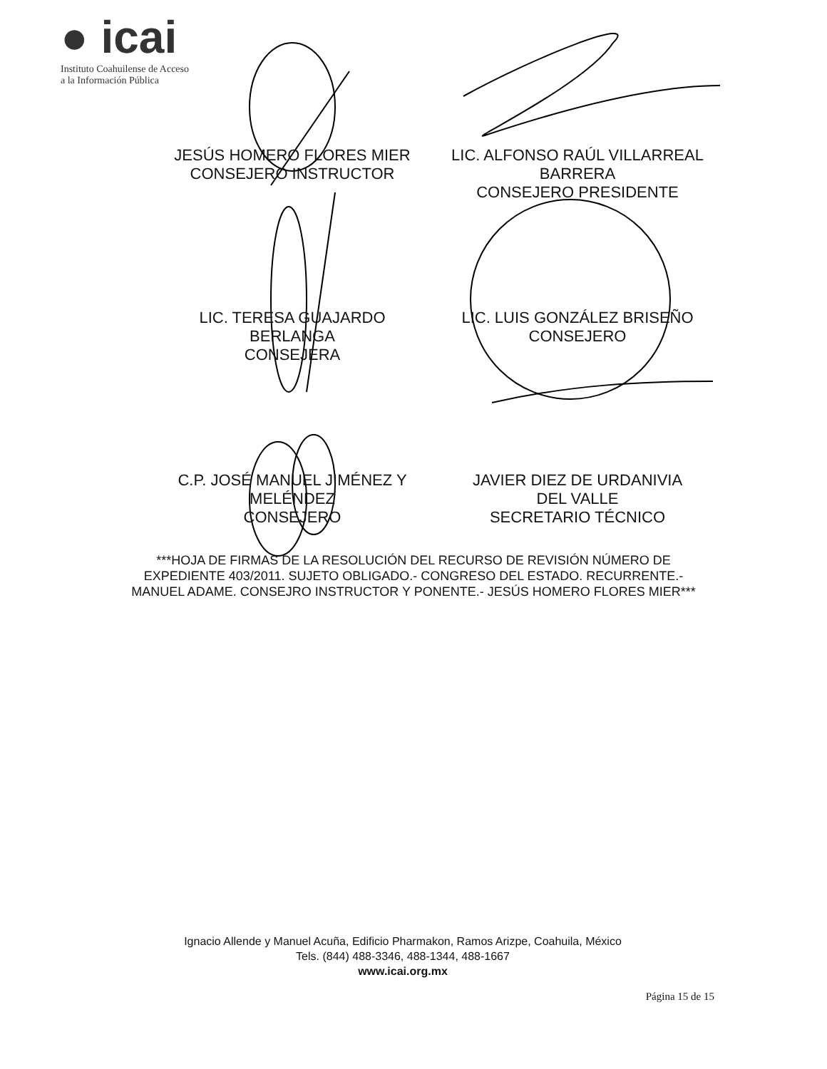● icai
Instituto Coahuilense de Acceso
a la Información Pública
JESÚS HOMERO FLORES MIER
CONSEJERO INSTRUCTOR
LIC. ALFONSO RAÚL VILLARREAL
BARRERA
CONSEJERO PRESIDENTE
LIC. TERESA GUAJARDO
BERLANGA
CONSEJERA
LIC. LUIS GONZÁLEZ BRISEÑO
CONSEJERO
C.P. JOSÉ MANUEL JIMÉNEZ Y
MELÉNDEZ
CONSEJERO
JAVIER DIEZ DE URDANIVIA
DEL VALLE
SECRETARIO TÉCNICO
***HOJA DE FIRMAS DE LA RESOLUCIÓN DEL RECURSO DE REVISIÓN NÚMERO DE EXPEDIENTE 403/2011. SUJETO OBLIGADO.- CONGRESO DEL ESTADO. RECURRENTE.- MANUEL ADAME. CONSEJRO INSTRUCTOR Y PONENTE.- JESÚS HOMERO FLORES MIER***
Ignacio Allende y Manuel Acuña, Edificio Pharmakon, Ramos Arizpe, Coahuila, México
Tels. (844) 488-3346, 488-1344, 488-1667
www.icai.org.mx
Página 15 de 15